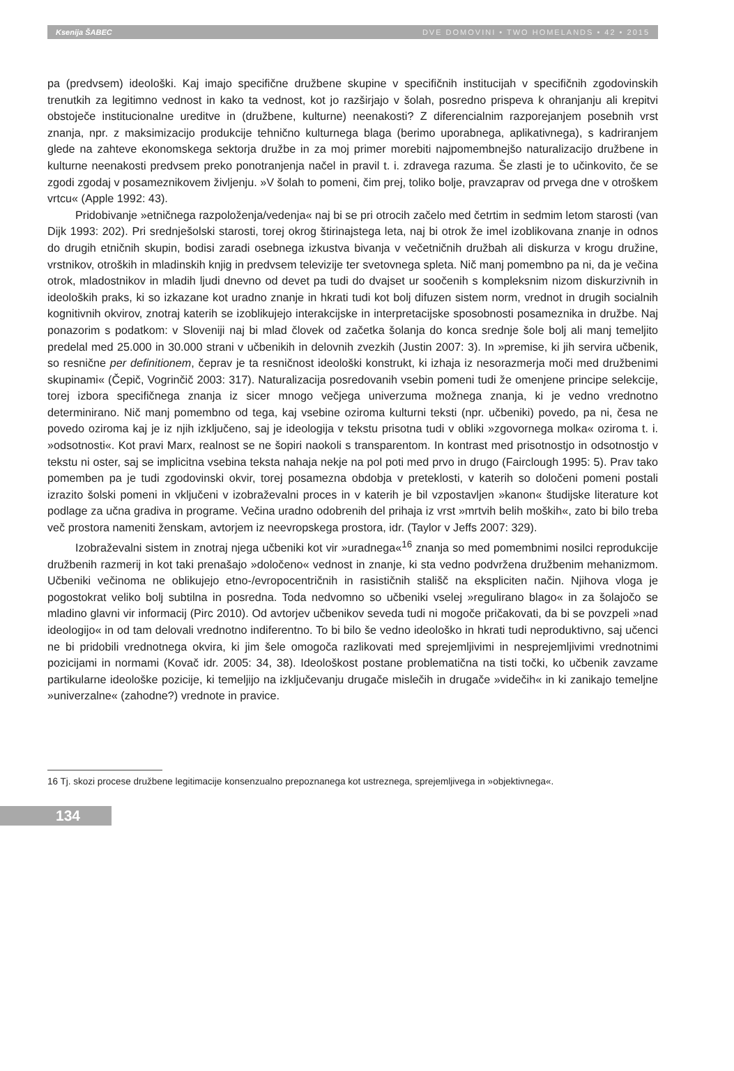Ksenija ŠABEC DVE DOMOVINI • TWO HOMELANDS • 42 • 2015
pa (predvsem) ideološki. Kaj imajo specifične družbene skupine v specifičnih institucijah v specifičnih zgodovinskih trenutkih za legitimno vednost in kako ta vednost, kot jo razširjajo v šolah, posredno prispeva k ohranjanju ali krepitvi obstoječe institucionalne ureditve in (družbene, kulturne) neenakosti? Z diferencialnim razporejanjem posebnih vrst znanja, npr. z maksimizacijo produkcije tehnično kulturnega blaga (berimo uporabnega, aplikativnega), s kadriranjem glede na zahteve ekonomskega sektorja družbe in za moj primer morebiti najpomembnejšo naturalizacijo družbene in kulturne neenakosti predvsem preko ponotranjenja načel in pravil t. i. zdravega razuma. Še zlasti je to učinkovito, če se zgodi zgodaj v posameznikovem življenju. »V šolah to pomeni, čim prej, toliko bolje, pravzaprav od prvega dne v otroškem vrtcu« (Apple 1992: 43).
Pridobivanje »etničnega razpoloženja/vedenja« naj bi se pri otrocih začelo med četrtim in sedmim letom starosti (van Dijk 1993: 202). Pri srednješolski starosti, torej okrog štirinajstega leta, naj bi otrok že imel izoblikovana znanje in odnos do drugih etničnih skupin, bodisi zaradi osebnega izkustva bivanja v večetničnih družbah ali diskurza v krogu družine, vrstnikov, otroških in mladinskih knjig in predvsem televizije ter svetovnega spleta. Nič manj pomembno pa ni, da je večina otrok, mladostnikov in mladih ljudi dnevno od devet pa tudi do dvajset ur soočenih s kompleksnim nizom diskurzivnih in ideoloških praks, ki so izkazane kot uradno znanje in hkrati tudi kot bolj difuzen sistem norm, vrednot in drugih socialnih kognitivnih okvirov, znotraj katerih se izoblikujejo interakcijske in interpretacijske sposobnosti posameznika in družbe. Naj ponazorim s podatkom: v Sloveniji naj bi mlad človek od začetka šolanja do konca srednje šole bolj ali manj temeljito predelal med 25.000 in 30.000 strani v učbenikih in delovnih zvezkih (Justin 2007: 3). In »premise, ki jih servira učbenik, so resnične per definitionem, čeprav je ta resničnost ideološki konstrukt, ki izhaja iz nesorazmerja moči med družbenimi skupinami« (Čepič, Vogrinčič 2003: 317). Naturalizacija posredovanih vsebin pomeni tudi že omenjene principe selekcije, torej izbora specifičnega znanja iz sicer mnogo večjega univerzuma možnega znanja, ki je vedno vrednotno determinirano. Nič manj pomembno od tega, kaj vsebine oziroma kulturni teksti (npr. učbeniki) povedo, pa ni, česa ne povedo oziroma kaj je iz njih izključeno, saj je ideologija v tekstu prisotna tudi v obliki »zgovornega molka« oziroma t. i. »odsotnosti«. Kot pravi Marx, realnost se ne šopiri naokoli s transparentom. In kontrast med prisotnostjo in odsotnostjo v tekstu ni oster, saj se implicitna vsebina teksta nahaja nekje na pol poti med prvo in drugo (Fairclough 1995: 5). Prav tako pomemben pa je tudi zgodovinski okvir, torej posamezna obdobja v preteklosti, v katerih so določeni pomeni postali izrazito šolski pomeni in vključeni v izobraževalni proces in v katerih je bil vzpostavljen »kanon« študijske literature kot podlage za učna gradiva in programe. Večina uradno odobrenih del prihaja iz vrst »mrtvih belih moških«, zato bi bilo treba več prostora nameniti ženskam, avtorjem iz neevropskega prostora, idr. (Taylor v Jeffs 2007: 329).
Izobraževalni sistem in znotraj njega učbeniki kot vir »uradnega«<sup>16</sup> znanja so med pomembnimi nosilci reprodukcije družbenih razmerij in kot taki prenašajo »določeno« vednost in znanje, ki sta vedno podvržena družbenim mehanizmom. Učbeniki večinoma ne oblikujejo etno-/evropocentričnih in rasističnih stališč na ekspliciten način. Njihova vloga je pogostokrat veliko bolj subtilna in posredna. Toda nedvomno so učbeniki vselej »regulirano blago« in za šolajočo se mladino glavni vir informacij (Pirc 2010). Od avtorjev učbenikov seveda tudi ni mogoče pričakovati, da bi se povzpeli »nad ideologijo« in od tam delovali vrednotno indiferentno. To bi bilo še vedno ideološko in hkrati tudi neproduktivno, saj učenci ne bi pridobili vrednotnega okvira, ki jim šele omogoča razlikovati med sprejemljivimi in nesprejemljivimi vrednotnimi pozicijami in normami (Kovač idr. 2005: 34, 38). Ideološkost postane problematična na tisti točki, ko učbenik zavzame partikularne ideološke pozicije, ki temeljijo na izključevanju drugače mislečih in drugače »videčih« in ki zanikajo temeljne »univerzalne« (zahodne?) vrednote in pravice.
16 Tj. skozi procese družbene legitimacije konsenzualno prepoznanega kot ustreznega, sprejemljivega in »objektivnega«.
134